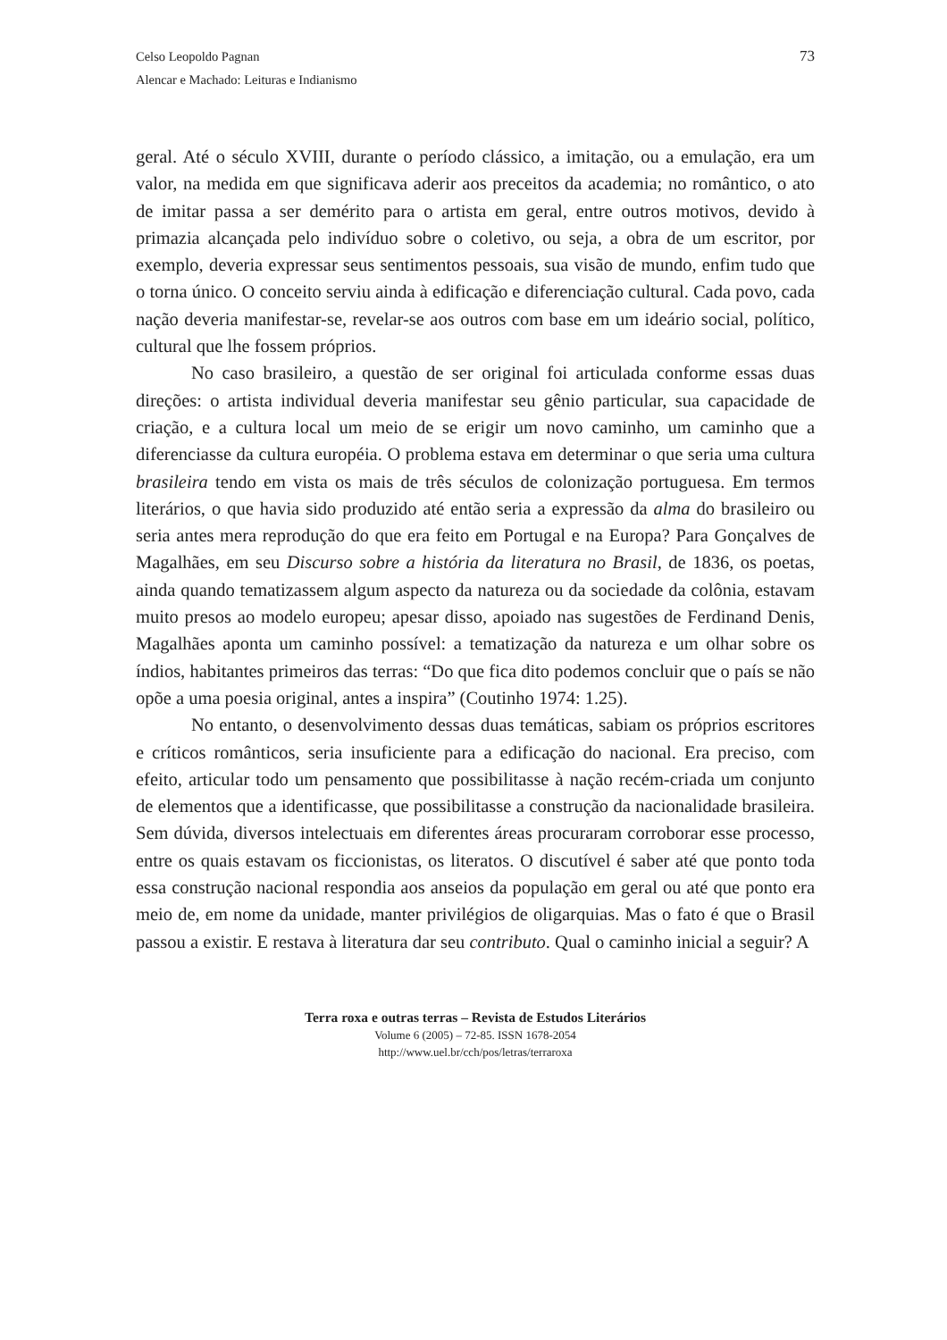Celso Leopoldo Pagnan
Alencar e Machado: Leituras e Indianismo
73
geral. Até o século XVIII, durante o período clássico, a imitação, ou a emulação, era um valor, na medida em que significava aderir aos preceitos da academia; no romântico, o ato de imitar passa a ser demérito para o artista em geral, entre outros motivos, devido à primazia alcançada pelo indivíduo sobre o coletivo, ou seja, a obra de um escritor, por exemplo, deveria expressar seus sentimentos pessoais, sua visão de mundo, enfim tudo que o torna único. O conceito serviu ainda à edificação e diferenciação cultural. Cada povo, cada nação deveria manifestar-se, revelar-se aos outros com base em um ideário social, político, cultural que lhe fossem próprios.
No caso brasileiro, a questão de ser original foi articulada conforme essas duas direções: o artista individual deveria manifestar seu gênio particular, sua capacidade de criação, e a cultura local um meio de se erigir um novo caminho, um caminho que a diferenciasse da cultura européia. O problema estava em determinar o que seria uma cultura brasileira tendo em vista os mais de três séculos de colonização portuguesa. Em termos literários, o que havia sido produzido até então seria a expressão da alma do brasileiro ou seria antes mera reprodução do que era feito em Portugal e na Europa? Para Gonçalves de Magalhães, em seu Discurso sobre a história da literatura no Brasil, de 1836, os poetas, ainda quando tematizassem algum aspecto da natureza ou da sociedade da colônia, estavam muito presos ao modelo europeu; apesar disso, apoiado nas sugestões de Ferdinand Denis, Magalhães aponta um caminho possível: a tematização da natureza e um olhar sobre os índios, habitantes primeiros das terras: “Do que fica dito podemos concluir que o país se não opõe a uma poesia original, antes a inspira” (Coutinho 1974: 1.25).
No entanto, o desenvolvimento dessas duas temáticas, sabiam os próprios escritores e críticos românticos, seria insuficiente para a edificação do nacional. Era preciso, com efeito, articular todo um pensamento que possibilitasse à nação recém-criada um conjunto de elementos que a identificasse, que possibilitasse a construção da nacionalidade brasileira. Sem dúvida, diversos intelectuais em diferentes áreas procuraram corroborar esse processo, entre os quais estavam os ficcionistas, os literatos. O discutível é saber até que ponto toda essa construção nacional respondia aos anseios da população em geral ou até que ponto era meio de, em nome da unidade, manter privilégios de oligarquias. Mas o fato é que o Brasil passou a existir. E restava à literatura dar seu contributo. Qual o caminho inicial a seguir? A
Terra roxa e outras terras – Revista de Estudos Literários
Volume 6 (2005) – 72-85. ISSN 1678-2054
http://www.uel.br/cch/pos/letras/terraroxa